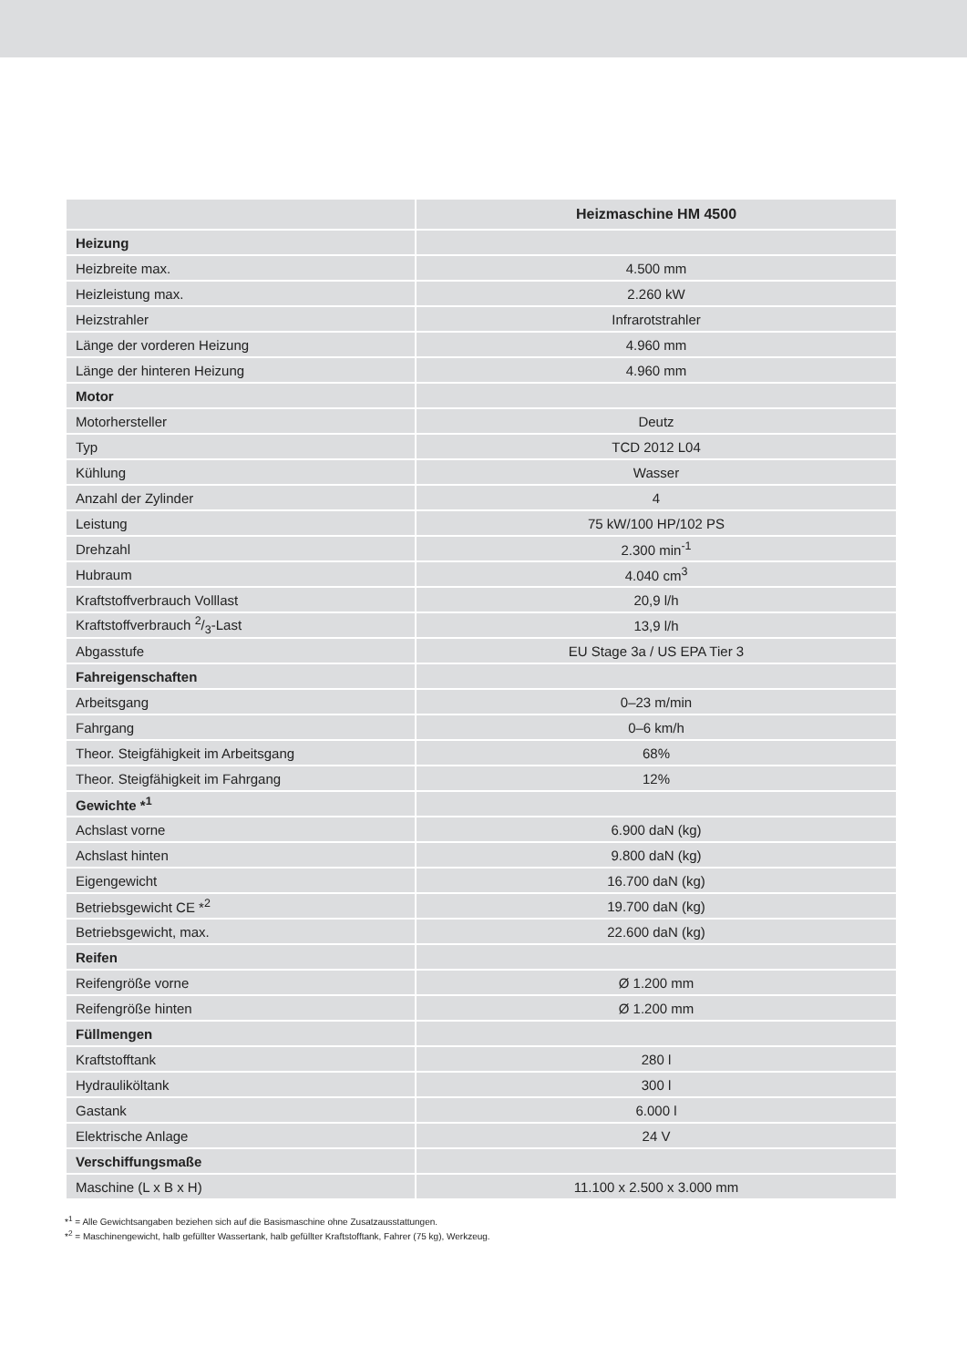| | Heizmaschine HM 4500 |
| --- | --- |
| Heizung | |
| Heizbreite max. | 4.500 mm |
| Heizleistung max. | 2.260 kW |
| Heizstrahler | Infrarotstrahler |
| Länge der vorderen Heizung | 4.960 mm |
| Länge der hinteren Heizung | 4.960 mm |
| Motor | |
| Motorhersteller | Deutz |
| Typ | TCD 2012 L04 |
| Kühlung | Wasser |
| Anzahl der Zylinder | 4 |
| Leistung | 75 kW/100 HP/102 PS |
| Drehzahl | 2.300 min<sup>-1</sup> |
| Hubraum | 4.040 cm<sup>3</sup> |
| Kraftstoffverbrauch Volllast | 20,9 l/h |
| Kraftstoffverbrauch 2/3-Last | 13,9 l/h |
| Abgasstufe | EU Stage 3a / US EPA Tier 3 |
| Fahreigenschaften | |
| Arbeitsgang | 0–23 m/min |
| Fahrgang | 0–6 km/h |
| Theor. Steigfähigkeit im Arbeitsgang | 68% |
| Theor. Steigfähigkeit im Fahrgang | 12% |
| Gewichte *<sup>1</sup> | |
| Achslast vorne | 6.900 daN (kg) |
| Achslast hinten | 9.800 daN (kg) |
| Eigengewicht | 16.700 daN (kg) |
| Betriebsgewicht CE *<sup>2</sup> | 19.700 daN (kg) |
| Betriebsgewicht, max. | 22.600 daN (kg) |
| Reifen | |
| Reifengröße vorne | Ø 1.200 mm |
| Reifengröße hinten | Ø 1.200 mm |
| Füllmengen | |
| Kraftstofftank | 280 l |
| Hydrauliköltank | 300 l |
| Gastank | 6.000 l |
| Elektrische Anlage | 24 V |
| Verschiffungsmaße | |
| Maschine (L x B x H) | 11.100 x 2.500 x 3.000 mm |
*<sup>1</sup> = Alle Gewichtsangaben beziehen sich auf die Basismaschine ohne Zusatzausstattungen.
*<sup>2</sup> = Maschinengewicht, halb gefüllter Wassertank, halb gefüllter Kraftstofftank, Fahrer (75 kg), Werkzeug.